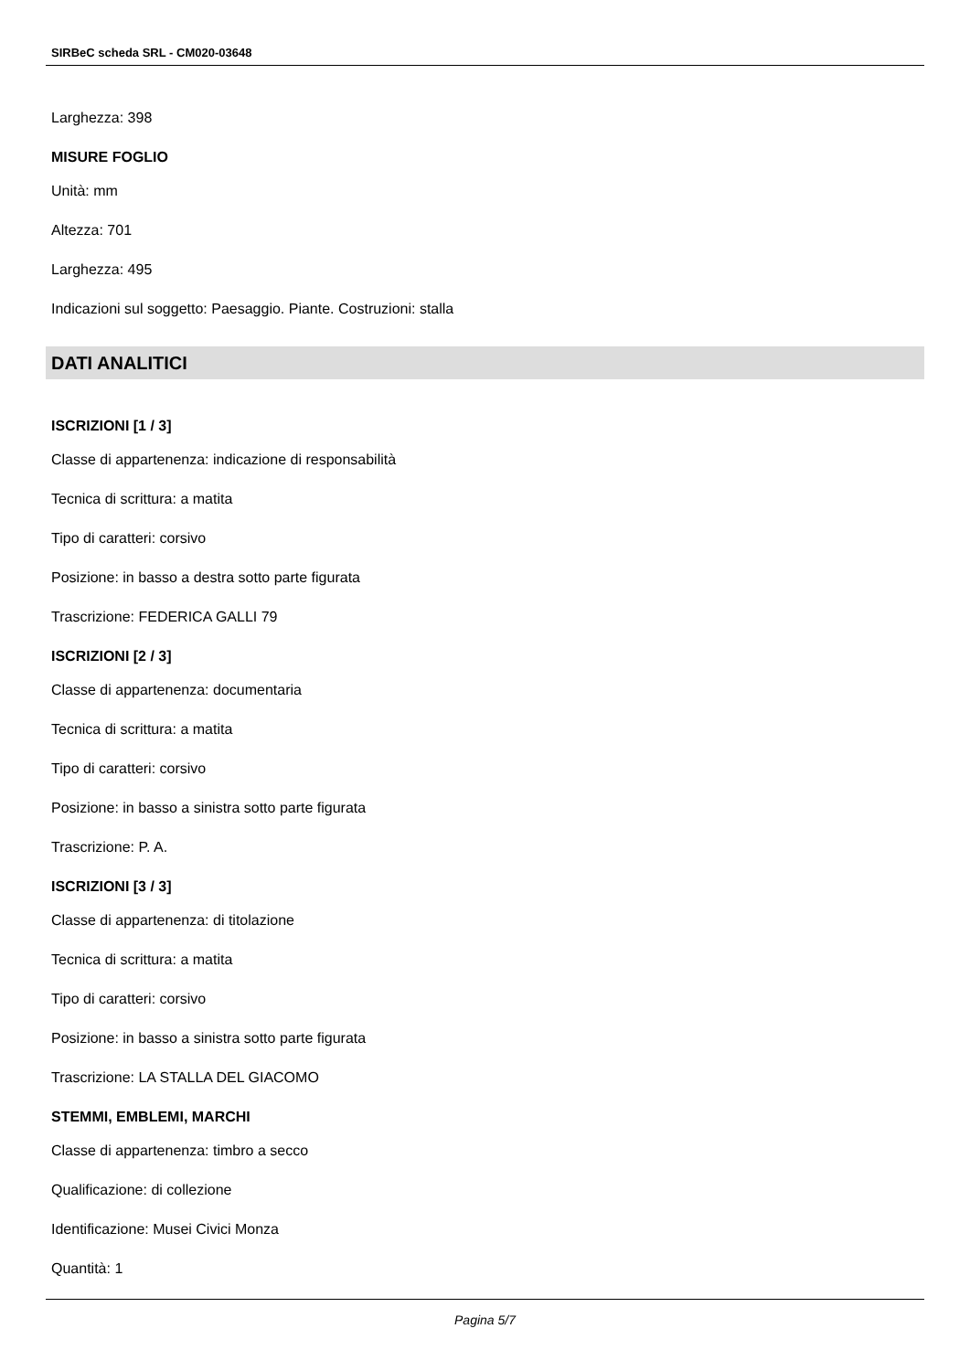SIRBeC scheda SRL - CM020-03648
Larghezza: 398
MISURE FOGLIO
Unità: mm
Altezza: 701
Larghezza: 495
Indicazioni sul soggetto: Paesaggio. Piante. Costruzioni: stalla
DATI ANALITICI
ISCRIZIONI [1 / 3]
Classe di appartenenza: indicazione di responsabilità
Tecnica di scrittura: a matita
Tipo di caratteri: corsivo
Posizione: in basso a destra sotto parte figurata
Trascrizione: FEDERICA GALLI 79
ISCRIZIONI [2 / 3]
Classe di appartenenza: documentaria
Tecnica di scrittura: a matita
Tipo di caratteri: corsivo
Posizione: in basso a sinistra sotto parte figurata
Trascrizione: P. A.
ISCRIZIONI [3 / 3]
Classe di appartenenza: di titolazione
Tecnica di scrittura: a matita
Tipo di caratteri: corsivo
Posizione: in basso a sinistra sotto parte figurata
Trascrizione: LA STALLA DEL GIACOMO
STEMMI, EMBLEMI, MARCHI
Classe di appartenenza: timbro a secco
Qualificazione: di collezione
Identificazione: Musei Civici Monza
Quantità: 1
Pagina 5/7